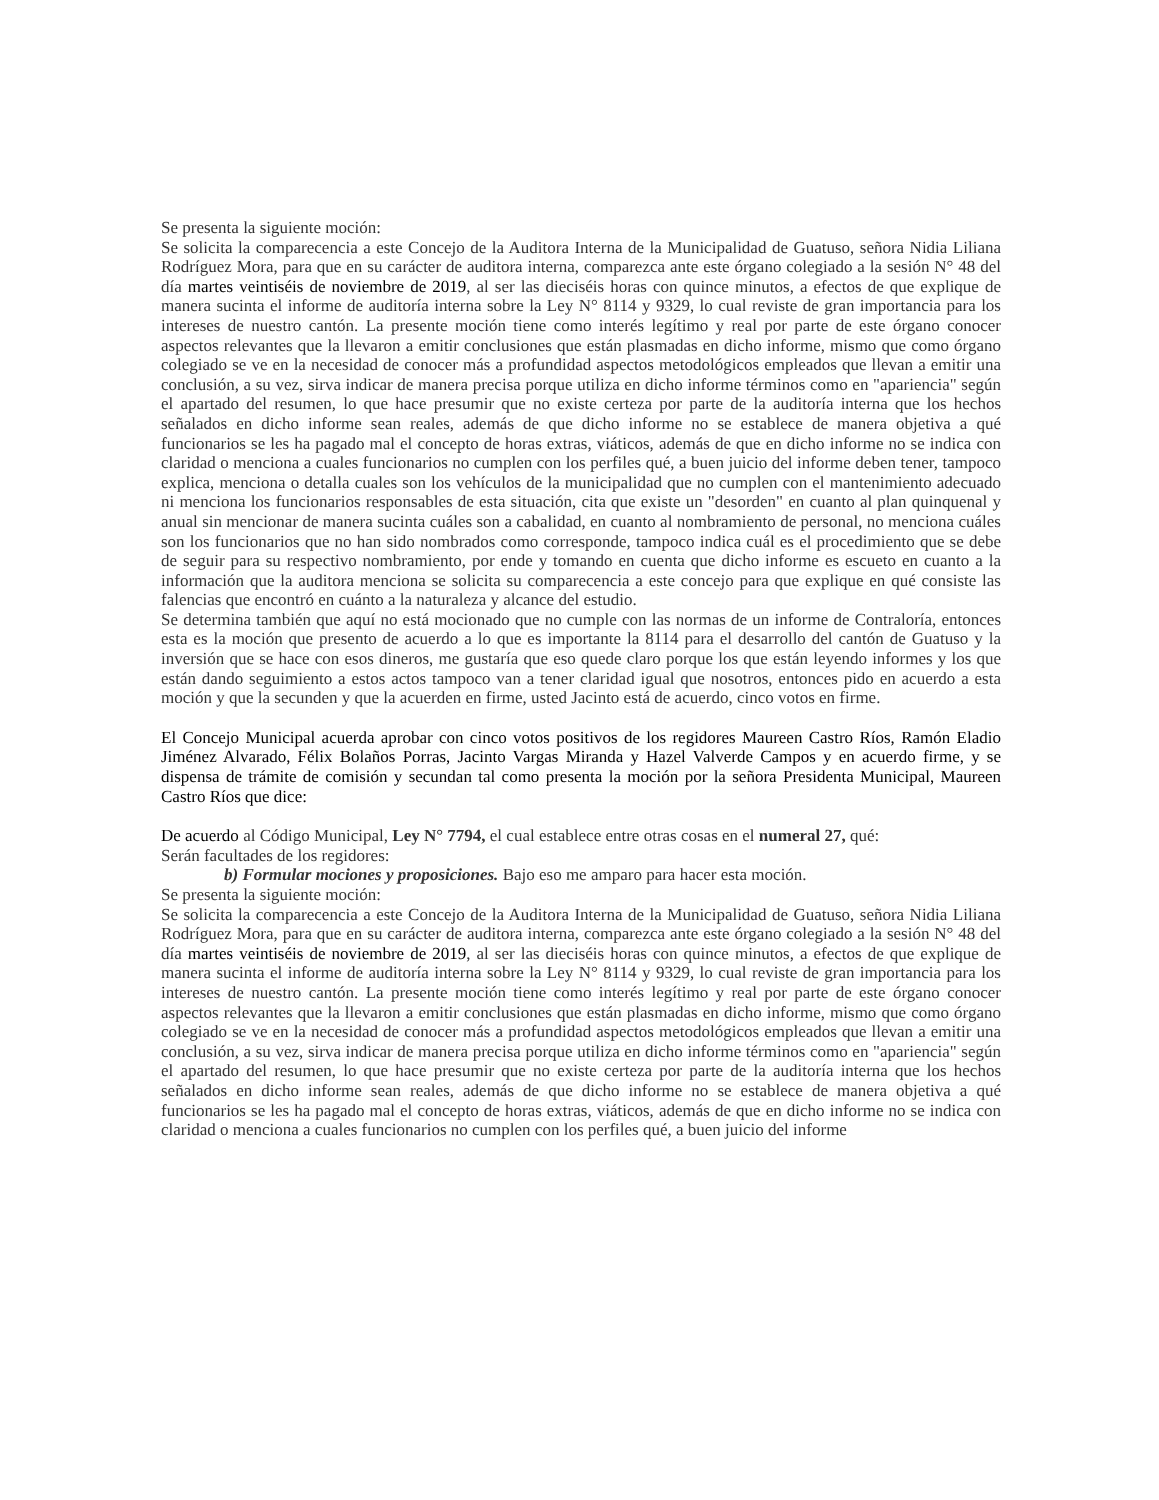Se presenta la siguiente moción:
Se solicita la comparecencia a este Concejo de la Auditora Interna de la Municipalidad de Guatuso, señora Nidia Liliana Rodríguez Mora, para que en su carácter de auditora interna, comparezca ante este órgano colegiado a la sesión N° 48 del día martes veintiséis de noviembre de 2019, al ser las dieciséis horas con quince minutos, a efectos de que explique de manera sucinta el informe de auditoría interna sobre la Ley N° 8114 y 9329, lo cual reviste de gran importancia para los intereses de nuestro cantón. La presente moción tiene como interés legítimo y real por parte de este órgano conocer aspectos relevantes que la llevaron a emitir conclusiones que están plasmadas en dicho informe, mismo que como órgano colegiado se ve en la necesidad de conocer más a profundidad aspectos metodológicos empleados que llevan a emitir una conclusión, a su vez, sirva indicar de manera precisa porque utiliza en dicho informe términos como en "apariencia" según el apartado del resumen, lo que hace presumir que no existe certeza por parte de la auditoría interna que los hechos señalados en dicho informe sean reales, además de que dicho informe no se establece de manera objetiva a qué funcionarios se les ha pagado mal el concepto de horas extras, viáticos, además de que en dicho informe no se indica con claridad o menciona a cuales funcionarios no cumplen con los perfiles qué, a buen juicio del informe deben tener, tampoco explica, menciona o detalla cuales son los vehículos de la municipalidad que no cumplen con el mantenimiento adecuado ni menciona los funcionarios responsables de esta situación, cita que existe un "desorden" en cuanto al plan quinquenal y anual sin mencionar de manera sucinta cuáles son a cabalidad, en cuanto al nombramiento de personal, no menciona cuáles son los funcionarios que no han sido nombrados como corresponde, tampoco indica cuál es el procedimiento que se debe de seguir para su respectivo nombramiento, por ende y tomando en cuenta que dicho informe es escueto en cuanto a la información que la auditora menciona se solicita su comparecencia a este concejo para que explique en qué consiste las falencias que encontró en cuánto a la naturaleza y alcance del estudio.
Se determina también que aquí no está mocionado que no cumple con las normas de un informe de Contraloría, entonces esta es la moción que presento de acuerdo a lo que es importante la 8114 para el desarrollo del cantón de Guatuso y la inversión que se hace con esos dineros, me gustaría que eso quede claro porque los que están leyendo informes y los que están dando seguimiento a estos actos tampoco van a tener claridad igual que nosotros, entonces pido en acuerdo a esta moción y que la secunden y que la acuerden en firme, usted Jacinto está de acuerdo, cinco votos en firme.
El Concejo Municipal acuerda aprobar con cinco votos positivos de los regidores Maureen Castro Ríos, Ramón Eladio Jiménez Alvarado, Félix Bolaños Porras, Jacinto Vargas Miranda y Hazel Valverde Campos y en acuerdo firme, y se dispensa de trámite de comisión y secundan tal como presenta la moción por la señora Presidenta Municipal, Maureen Castro Ríos que dice:
De acuerdo al Código Municipal, Ley N° 7794, el cual establece entre otras cosas en el numeral 27, qué:
Serán facultades de los regidores:
b) Formular mociones y proposiciones. Bajo eso me amparo para hacer esta moción.
Se presenta la siguiente moción:
Se solicita la comparecencia a este Concejo de la Auditora Interna de la Municipalidad de Guatuso, señora Nidia Liliana Rodríguez Mora, para que en su carácter de auditora interna, comparezca ante este órgano colegiado a la sesión N° 48 del día martes veintiséis de noviembre de 2019, al ser las dieciséis horas con quince minutos, a efectos de que explique de manera sucinta el informe de auditoría interna sobre la Ley N° 8114 y 9329, lo cual reviste de gran importancia para los intereses de nuestro cantón. La presente moción tiene como interés legítimo y real por parte de este órgano conocer aspectos relevantes que la llevaron a emitir conclusiones que están plasmadas en dicho informe, mismo que como órgano colegiado se ve en la necesidad de conocer más a profundidad aspectos metodológicos empleados que llevan a emitir una conclusión, a su vez, sirva indicar de manera precisa porque utiliza en dicho informe términos como en "apariencia" según el apartado del resumen, lo que hace presumir que no existe certeza por parte de la auditoría interna que los hechos señalados en dicho informe sean reales, además de que dicho informe no se establece de manera objetiva a qué funcionarios se les ha pagado mal el concepto de horas extras, viáticos, además de que en dicho informe no se indica con claridad o menciona a cuales funcionarios no cumplen con los perfiles qué, a buen juicio del informe